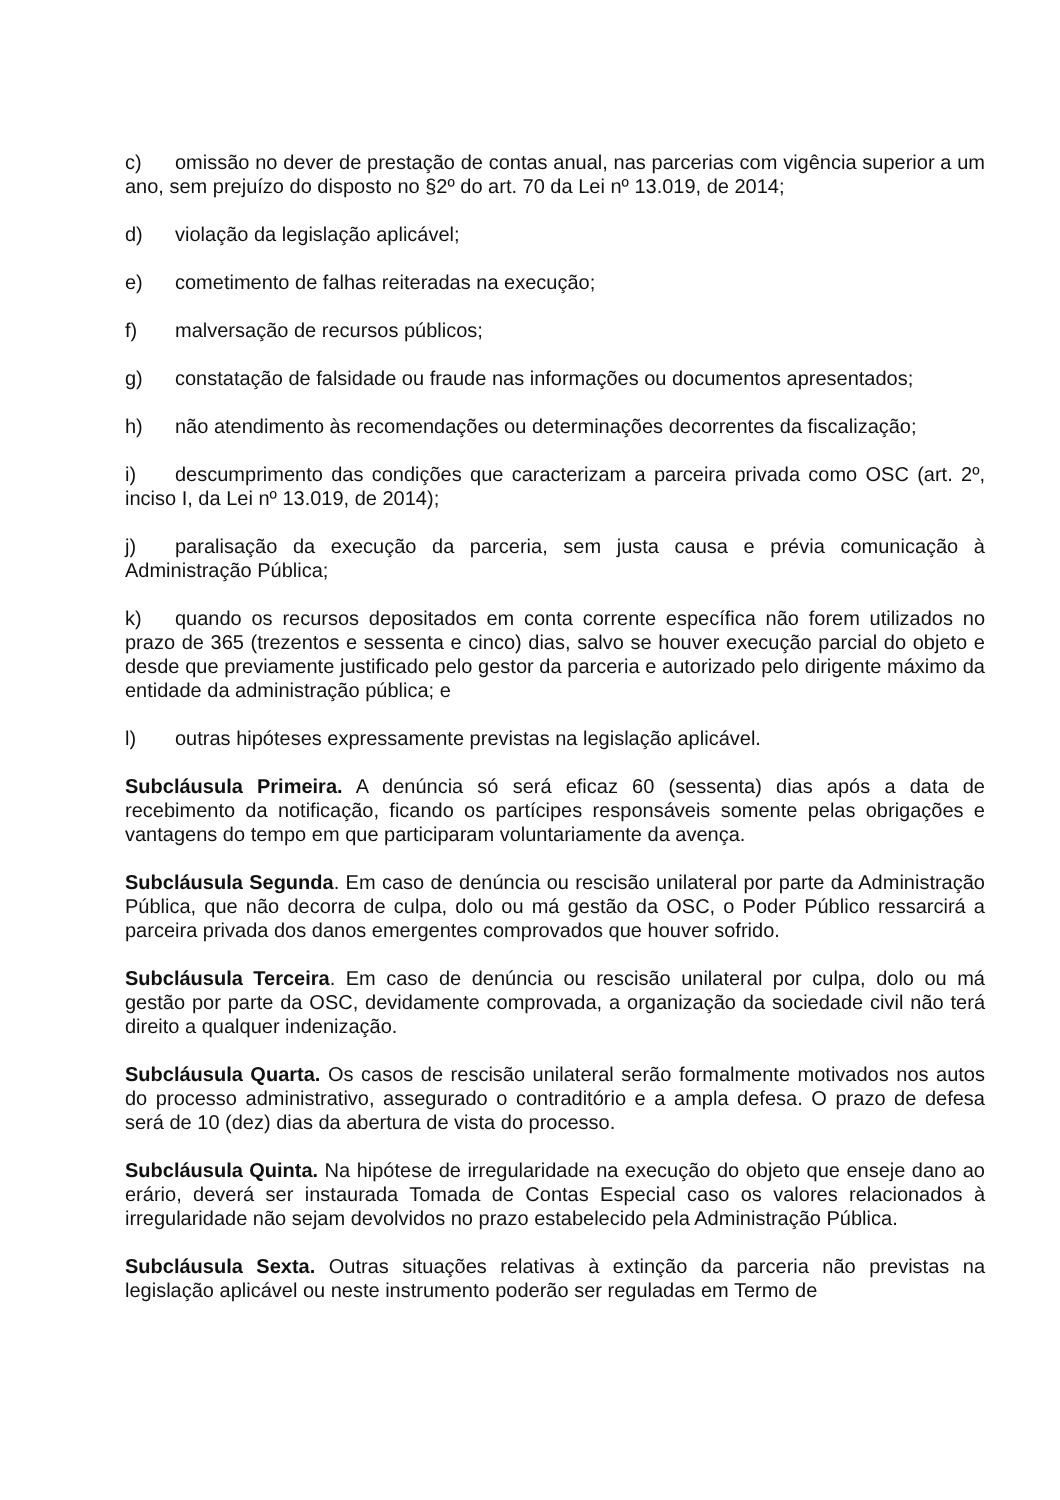c) omissão no dever de prestação de contas anual, nas parcerias com vigência superior a um ano, sem prejuízo do disposto no §2º do art. 70 da Lei nº 13.019, de 2014;
d) violação da legislação aplicável;
e) cometimento de falhas reiteradas na execução;
f) malversação de recursos públicos;
g) constatação de falsidade ou fraude nas informações ou documentos apresentados;
h) não atendimento às recomendações ou determinações decorrentes da fiscalização;
i) descumprimento das condições que caracterizam a parceira privada como OSC (art. 2º, inciso I, da Lei nº 13.019, de 2014);
j) paralisação da execução da parceria, sem justa causa e prévia comunicação à Administração Pública;
k) quando os recursos depositados em conta corrente específica não forem utilizados no prazo de 365 (trezentos e sessenta e cinco) dias, salvo se houver execução parcial do objeto e desde que previamente justificado pelo gestor da parceria e autorizado pelo dirigente máximo da entidade da administração pública; e
l) outras hipóteses expressamente previstas na legislação aplicável.
Subcláusula Primeira. A denúncia só será eficaz 60 (sessenta) dias após a data de recebimento da notificação, ficando os partícipes responsáveis somente pelas obrigações e vantagens do tempo em que participaram voluntariamente da avença.
Subcláusula Segunda. Em caso de denúncia ou rescisão unilateral por parte da Administração Pública, que não decorra de culpa, dolo ou má gestão da OSC, o Poder Público ressarcirá a parceira privada dos danos emergentes comprovados que houver sofrido.
Subcláusula Terceira. Em caso de denúncia ou rescisão unilateral por culpa, dolo ou má gestão por parte da OSC, devidamente comprovada, a organização da sociedade civil não terá direito a qualquer indenização.
Subcláusula Quarta. Os casos de rescisão unilateral serão formalmente motivados nos autos do processo administrativo, assegurado o contraditório e a ampla defesa. O prazo de defesa será de 10 (dez) dias da abertura de vista do processo.
Subcláusula Quinta. Na hipótese de irregularidade na execução do objeto que enseje dano ao erário, deverá ser instaurada Tomada de Contas Especial caso os valores relacionados à irregularidade não sejam devolvidos no prazo estabelecido pela Administração Pública.
Subcláusula Sexta. Outras situações relativas à extinção da parceria não previstas na legislação aplicável ou neste instrumento poderão ser reguladas em Termo de